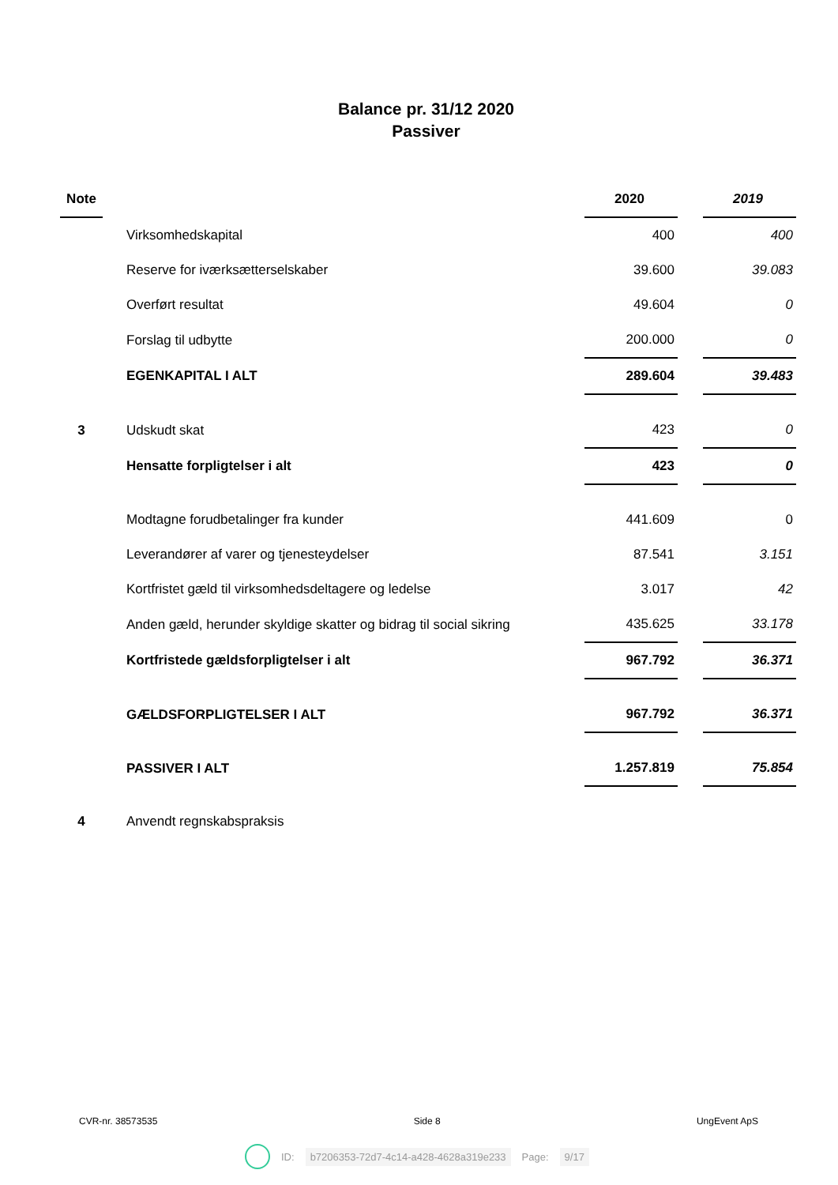Balance pr. 31/12 2020
Passiver
| Note | | | 2020 | | 2019 |
| | | Virksomhedskapital | 400 | | 400 |
| | | Reserve for iværksætterselskaber | 39.600 | | 39.083 |
| | | Overført resultat | 49.604 | | 0 |
| | | Forslag til udbytte | 200.000 | | 0 |
| | | EGENKAPITAL I ALT | 289.604 | | 39.483 |
| 3 | | Udskudt skat | 423 | | 0 |
| | | Hensatte forpligtelser i alt | 423 | | 0 |
| | | Modtagne forudbetalinger fra kunder | 441.609 | | 0 |
| | | Leverandører af varer og tjenesteydelser | 87.541 | | 3.151 |
| | | Kortfristet gæld til virksomhedsdeltagere og ledelse | 3.017 | | 42 |
| | | Anden gæld, herunder skyldige skatter og bidrag til social sikring | 435.625 | | 33.178 |
| | | Kortfristede gældsforpligtelser i alt | 967.792 | | 36.371 |
| | | GÆLDSFORPLIGTELSER I ALT | 967.792 | | 36.371 |
| | | PASSIVER I ALT | 1.257.819 | | 75.854 |
| 4 | | Anvendt regnskabspraksis | | | |
CVR-nr. 38573535 Side 8 UngEvent ApS
ID: b7206353-72d7-4c14-a428-4628a319e233 Page: 9/17